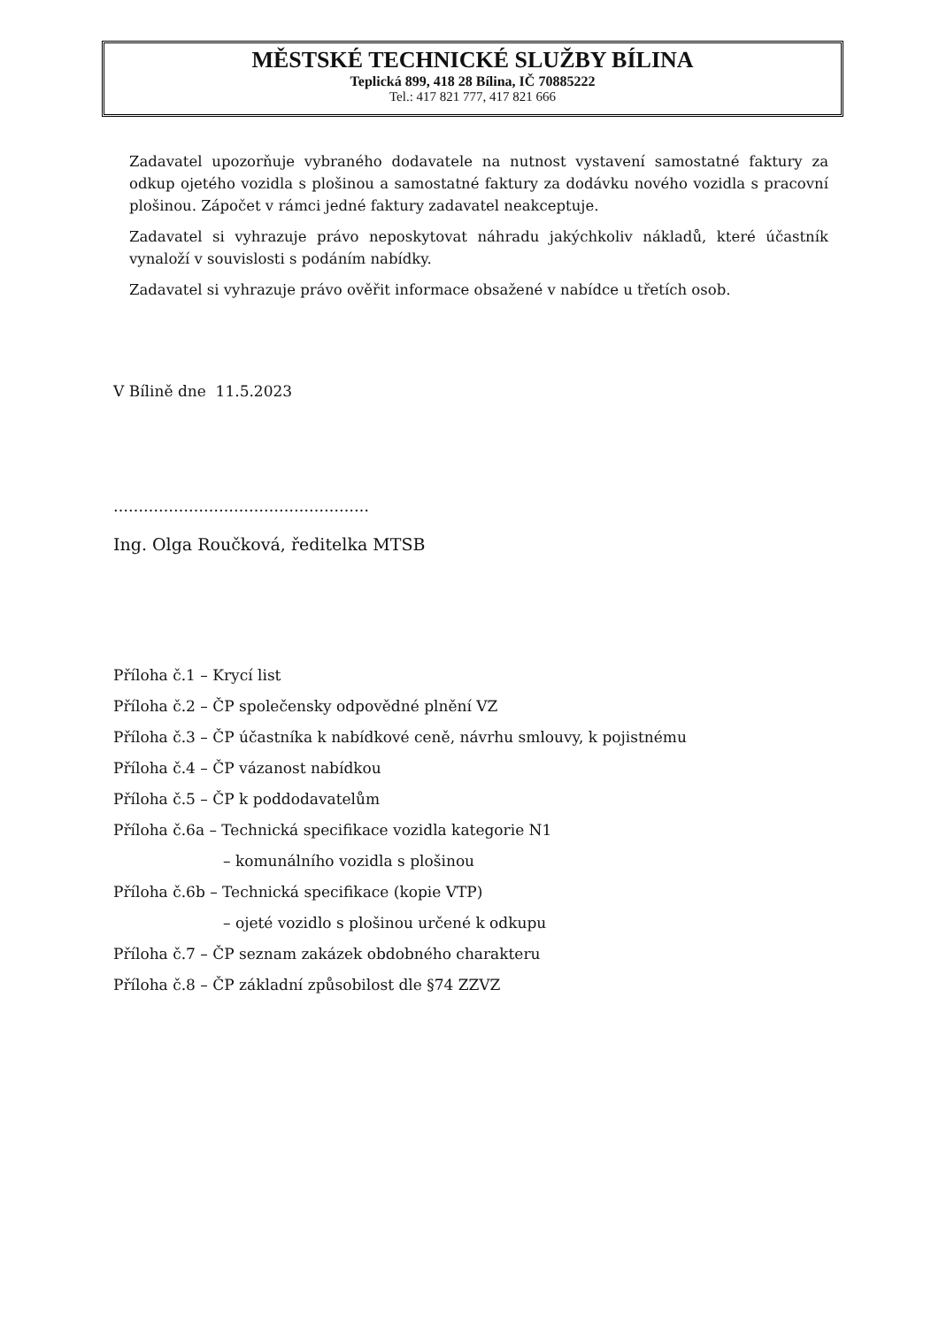MĚSTSKÉ TECHNICKÉ SLUŽBY BÍLINA
Teplická 899, 418 28 Bílina, IČ 70885222
Tel.: 417 821 777, 417 821 666
Zadavatel upozorňuje vybraného dodavatele na nutnost vystavení samostatné faktury za odkup ojetého vozidla s plošinou a samostatné faktury za dodávku nového vozidla s pracovní plošinou. Zápočet v rámci jedné faktury zadavatel neakceptuje.
Zadavatel si vyhrazuje právo neposkytovat náhradu jakýchkoliv nákladů, které účastník vynaloží v souvislosti s podáním nabídky.
Zadavatel si vyhrazuje právo ověřit informace obsažené v nabídce u třetích osob.
V Bílině dne 11.5.2023
……………………………………………
Ing. Olga Roučková, ředitelka MTSB
Příloha č.1 – Krycí list
Příloha č.2 – ČP společensky odpovědné plnění VZ
Příloha č.3 – ČP účastníka k nabídkové ceně, návrhu smlouvy, k pojistnému
Příloha č.4 – ČP vázanost nabídkou
Příloha č.5 – ČP k poddodavatelům
Příloha č.6a – Technická specifikace vozidla kategorie N1
– komunálního vozidla s plošinou
Příloha č.6b – Technická specifikace (kopie VTP)
– ojeté vozidlo s plošinou určené k odkupu
Příloha č.7 – ČP seznam zakázek obdobného charakteru
Příloha č.8 – ČP základní způsobilost dle §74 ZZVZ